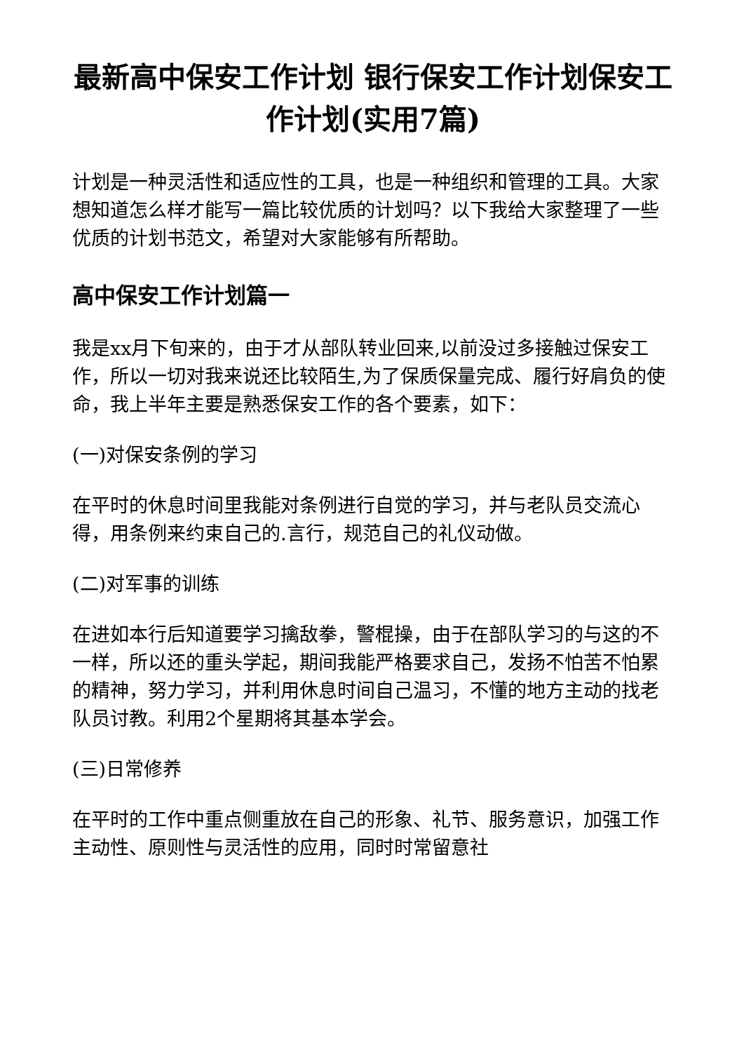最新高中保安工作计划 银行保安工作计划保安工作计划(实用7篇)
计划是一种灵活性和适应性的工具，也是一种组织和管理的工具。大家想知道怎么样才能写一篇比较优质的计划吗？以下我给大家整理了一些优质的计划书范文，希望对大家能够有所帮助。
高中保安工作计划篇一
我是xx月下旬来的，由于才从部队转业回来,以前没过多接触过保安工作，所以一切对我来说还比较陌生,为了保质保量完成、履行好肩负的使命，我上半年主要是熟悉保安工作的各个要素，如下：
(一)对保安条例的学习
在平时的休息时间里我能对条例进行自觉的学习，并与老队员交流心得，用条例来约束自己的.言行，规范自己的礼仪动做。
(二)对军事的训练
在进如本行后知道要学习擒敌拳，警棍操，由于在部队学习的与这的不一样，所以还的重头学起，期间我能严格要求自己，发扬不怕苦不怕累的精神，努力学习，并利用休息时间自己温习，不懂的地方主动的找老队员讨教。利用2个星期将其基本学会。
(三)日常修养
在平时的工作中重点侧重放在自己的形象、礼节、服务意识，加强工作主动性、原则性与灵活性的应用，同时时常留意社